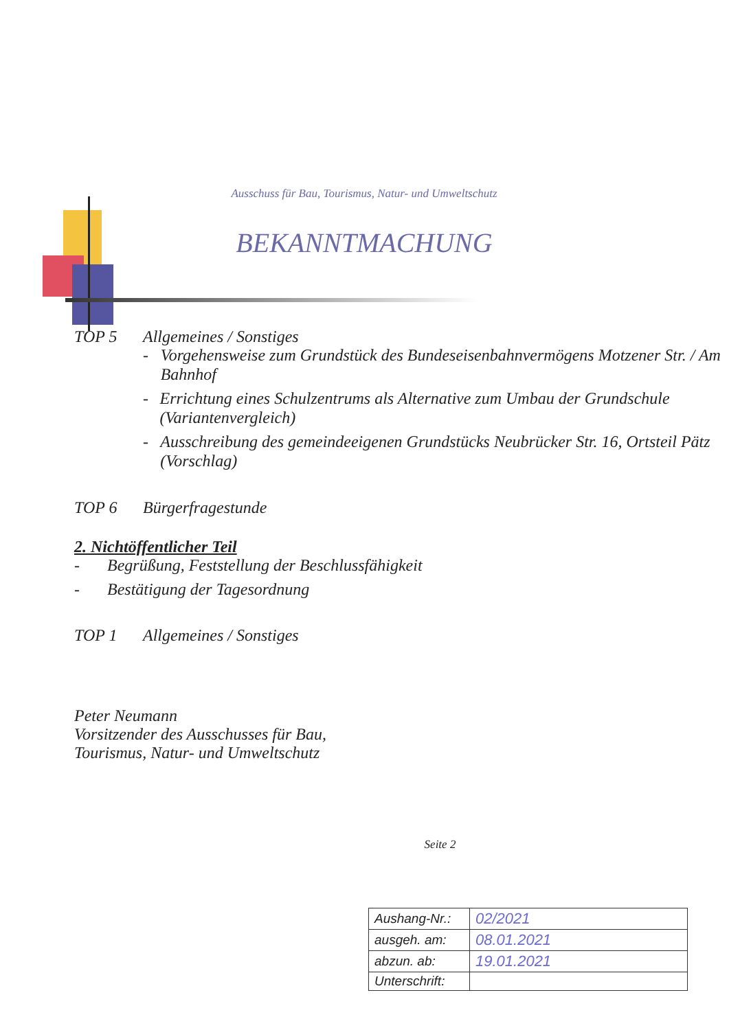Ausschuss für Bau, Tourismus, Natur- und Umweltschutz
BEKANNTMACHUNG
TOP 5 Allgemeines / Sonstiges
- Vorgehensweise zum Grundstück des Bundeseisenbahnvermögens Motzener Str. / Am Bahnhof
- Errichtung eines Schulzentrums als Alternative zum Umbau der Grundschule (Variantenvergleich)
- Ausschreibung des gemeindeeigenen Grundstücks Neubrücker Str. 16, Ortsteil Pätz (Vorschlag)
TOP 6 Bürgerfragestunde
2. Nichtöffentlicher Teil
- Begrüßung, Feststellung der Beschlussfähigkeit
- Bestätigung der Tagesordnung
TOP 1 Allgemeines / Sonstiges
Peter Neumann
Vorsitzender des Ausschusses für Bau,
Tourismus, Natur- und Umweltschutz
Seite 2
| Aushang-Nr.: | 02/2021 |
| ausgeh. am: | 08.01.2021 |
| abzun. ab: | 19.01.2021 |
| Unterschrift: | |